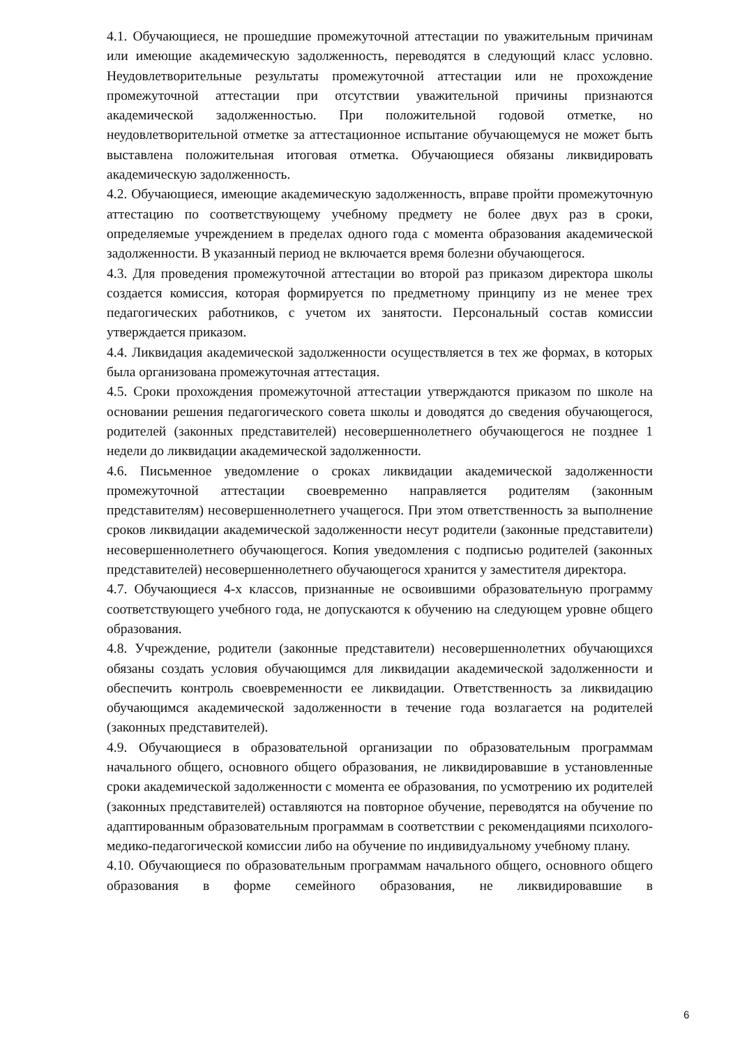4.1. Обучающиеся, не прошедшие промежуточной аттестации по уважительным причинам или имеющие академическую задолженность, переводятся в следующий класс условно. Неудовлетворительные результаты промежуточной аттестации или не прохождение промежуточной аттестации при отсутствии уважительной причины признаются академической задолженностью. При положительной годовой отметке, но неудовлетворительной отметке за аттестационное испытание обучающемуся не может быть выставлена положительная итоговая отметка. Обучающиеся обязаны ликвидировать академическую задолженность.
4.2. Обучающиеся, имеющие академическую задолженность, вправе пройти промежуточную аттестацию по соответствующему учебному предмету не более двух раз в сроки, определяемые учреждением в пределах одного года с момента образования академической задолженности. В указанный период не включается время болезни обучающегося.
4.3. Для проведения промежуточной аттестации во второй раз приказом директора школы создается комиссия, которая формируется по предметному принципу из не менее трех педагогических работников, с учетом их занятости. Персональный состав комиссии утверждается приказом.
4.4. Ликвидация академической задолженности осуществляется в тех же формах, в которых была организована промежуточная аттестация.
4.5. Сроки прохождения промежуточной аттестации утверждаются приказом по школе на основании решения педагогического совета школы и доводятся до сведения обучающегося, родителей (законных представителей) несовершеннолетнего обучающегося не позднее 1 недели до ликвидации академической задолженности.
4.6. Письменное уведомление о сроках ликвидации академической задолженности промежуточной аттестации своевременно направляется родителям (законным представителям) несовершеннолетнего учащегося. При этом ответственность за выполнение сроков ликвидации академической задолженности несут родители (законные представители) несовершеннолетнего обучающегося. Копия уведомления с подписью родителей (законных представителей) несовершеннолетнего обучающегося хранится у заместителя директора.
4.7. Обучающиеся 4-х классов, признанные не освоившими образовательную программу соответствующего учебного года, не допускаются к обучению на следующем уровне общего образования.
4.8. Учреждение, родители (законные представители) несовершеннолетних обучающихся обязаны создать условия обучающимся для ликвидации академической задолженности и обеспечить контроль своевременности ее ликвидации. Ответственность за ликвидацию обучающимся академической задолженности в течение года возлагается на родителей (законных представителей).
4.9. Обучающиеся в образовательной организации по образовательным программам начального общего, основного общего образования, не ликвидировавшие в установленные сроки академической задолженности с момента ее образования, по усмотрению их родителей (законных представителей) оставляются на повторное обучение, переводятся на обучение по адаптированным образовательным программам в соответствии с рекомендациями психолого-медико-педагогической комиссии либо на обучение по индивидуальному учебному плану.
4.10. Обучающиеся по образовательным программам начального общего, основного общего образования в форме семейного образования, не ликвидировавшие в
6